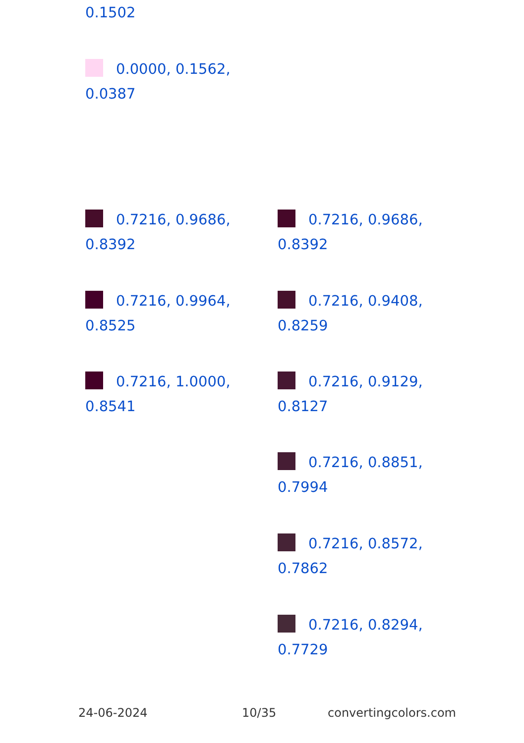0.1502
0.0000, 0.1562, 0.0387
0.7216, 0.9686, 0.8392
0.7216, 0.9686, 0.8392
0.7216, 0.9964, 0.8525
0.7216, 0.9408, 0.8259
0.7216, 1.0000, 0.8541
0.7216, 0.9129, 0.8127
0.7216, 0.8851, 0.7994
0.7216, 0.8572, 0.7862
0.7216, 0.8294, 0.7729
24-06-2024 10/35 convertingcolors.com